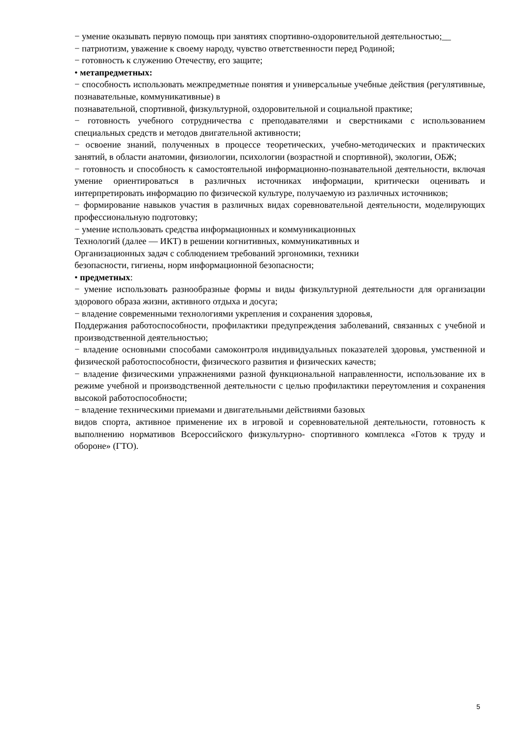− умение оказывать первую помощь при занятиях спортивно-оздоровительной деятельностью;__
− патриотизм, уважение к своему народу, чувство ответственности перед Родиной;
− готовность к служению Отечеству, его защите;
• метапредметных:
− способность использовать межпредметные понятия и универсальные учебные действия (регулятивные, познавательные, коммуникативные) в
познавательной, спортивной, физкультурной, оздоровительной и социальной практике;
− готовность учебного сотрудничества с преподавателями и сверстниками с использованием специальных средств и методов двигательной активности;
− освоение знаний, полученных в процессе теоретических, учебно-методических и практических занятий, в области анатомии, физиологии, психологии (возрастной и спортивной), экологии, ОБЖ;
− готовность и способность к самостоятельной информационно-познавательной деятельности, включая умение ориентироваться в различных источниках информации, критически оценивать и интерпретировать информацию по физической культуре, получаемую из различных источников;
− формирование навыков участия в различных видах соревновательной деятельности, моделирующих профессиональную подготовку;
− умение использовать средства информационных и коммуникационных
Технологий (далее — ИКТ) в решении когнитивных, коммуникативных и
Организационных задач с соблюдением требований эргономики, техники
безопасности, гигиены, норм информационной безопасности;
• предметных:
− умение использовать разнообразные формы и виды физкультурной деятельности для организации здорового образа жизни, активного отдыха и досуга;
− владение современными технологиями укрепления и сохранения здоровья,
Поддержания работоспособности, профилактики предупреждения заболеваний, связанных с учебной и производственной деятельностью;
− владение основными способами самоконтроля индивидуальных показателей здоровья, умственной и физической работоспособности, физического развития и физических качеств;
− владение физическими упражнениями разной функциональной направленности, использование их в режиме учебной и производственной деятельности с целью профилактики переутомления и сохранения высокой работоспособности;
− владение техническими приемами и двигательными действиями базовых
видов спорта, активное применение их в игровой и соревновательной деятельности, готовность к выполнению нормативов Всероссийского физкультурно- спортивного комплекса «Готов к труду и обороне» (ГТО).
5